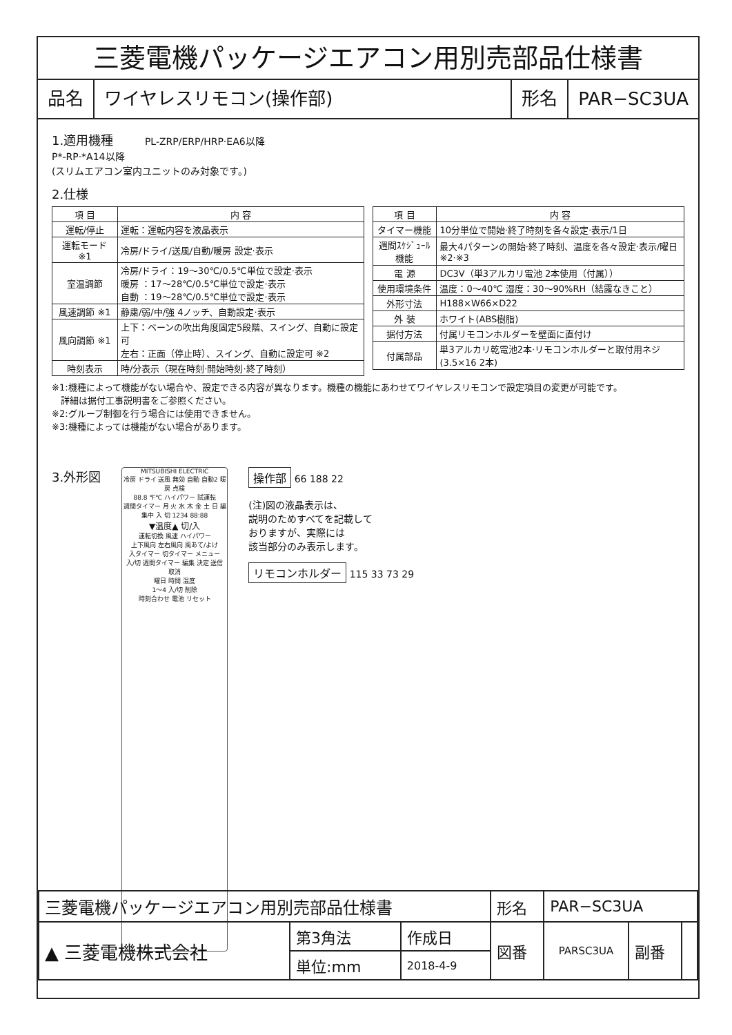三菱電機パッケージエアコン用別売部品仕様書
品名 ワイヤレスリモコン(操作部) 形名 PAR−SC3UA
1.適用機種 PL-ZRP/ERP/HRP·EA6以降
P*-RP·*A14以降
(スリムエアコン室内ユニットのみ対象です。)
2.仕様
| 項 目 | 内 容 |
| --- | --- |
| 運転/停止 | 運転：運転内容を液晶表示 |
| 運転モード ※1 | 冷房/ドライ/送風/自動/暖房 設定·表示 |
| 室温調節 | 冷房/ドライ：19〜30℃/0.5℃単位で設定·表示 暖房 ：17〜28℃/0.5℃単位で設定·表示 自動 ：19〜28℃/0.5℃単位で設定·表示 |
| 風速調節 ※1 | 静粛/弱/中/強 4ノッチ、自動設定·表示 |
| 風向調節 ※1 | 上下：ベーンの吹出角度固定5段階、スイング、自動に設定可 左右：正面（停止時）、スイング、自動に設定可 ※2 |
| 時刻表示 | 時/分表示（現在時刻·開始時刻·終了時刻） |
| 項 目 | 内 容 |
| --- | --- |
| タイマー機能 | 10分単位で開始·終了時刻を各々設定·表示/1日 |
| 週間ｽｹｼﾞｭｰﾙ機能 | 最大4パターンの開始·終了時刻、温度を各々設定·表示/曜日 ※2·※3 |
| 電 源 | DC3V（単3アルカリ電池 2本使用（付属）） |
| 使用環境条件 | 温度：0〜40℃ 湿度：30〜90%RH（結露なきこと） |
| 外形寸法 | H188×W66×D22 |
| 外 装 | ホワイト(ABS樹脂) |
| 据付方法 | 付属リモコンホルダーを壁面に直付け |
| 付属部品 | 単3アルカリ乾電池2本·リモコンホルダーと取付用ネジ (3.5×16 2本) |
※1:機種によって機能がない場合や、設定できる内容が異なります。機種の機能にあわせてワイヤレスリモコンで設定項目の変更が可能です。
　詳細は据付工事説明書をご参照ください。
※2:グループ制御を行う場合には使用できません。
※3:機種によっては機能がない場合があります。
3.外形図
MITSUBISHI ELECTRIC
冷房 ドライ 送風 無効 自動 自動2 暖房 点検
88.8 ℉℃ ハイパワー 試運転
週間タイマー 月 火 水 木 金 土 日 編集中 入 切 1234 88:88
▼温度▲ 切/入
運転切換 風速 ハイパワー
上下風向 左右風向 風あて/よけ
入タイマー 切タイマー メニュー
入/切 週間タイマー 編集 決定 送信 取消
曜日 時間 温度
1〜4 入/切 削除
時刻合わせ 電池 リセット
操作部 66 188 22
(注)図の液晶表示は、
説明のためすべてを記載して
おりますが、実際には
該当部分のみ表示します。
リモコンホルダー 115 33 73 29
| 三菱電機パッケージエアコン用別売部品仕様書 | | | 形名 | PAR−SC3UA | | |
| ▲ 三菱電機株式会社 | 第3角法 | 作成日 | 図番 | PARSC3UA | 副番 | |
| | 単位:mm | 2018-4-9 | | | | |